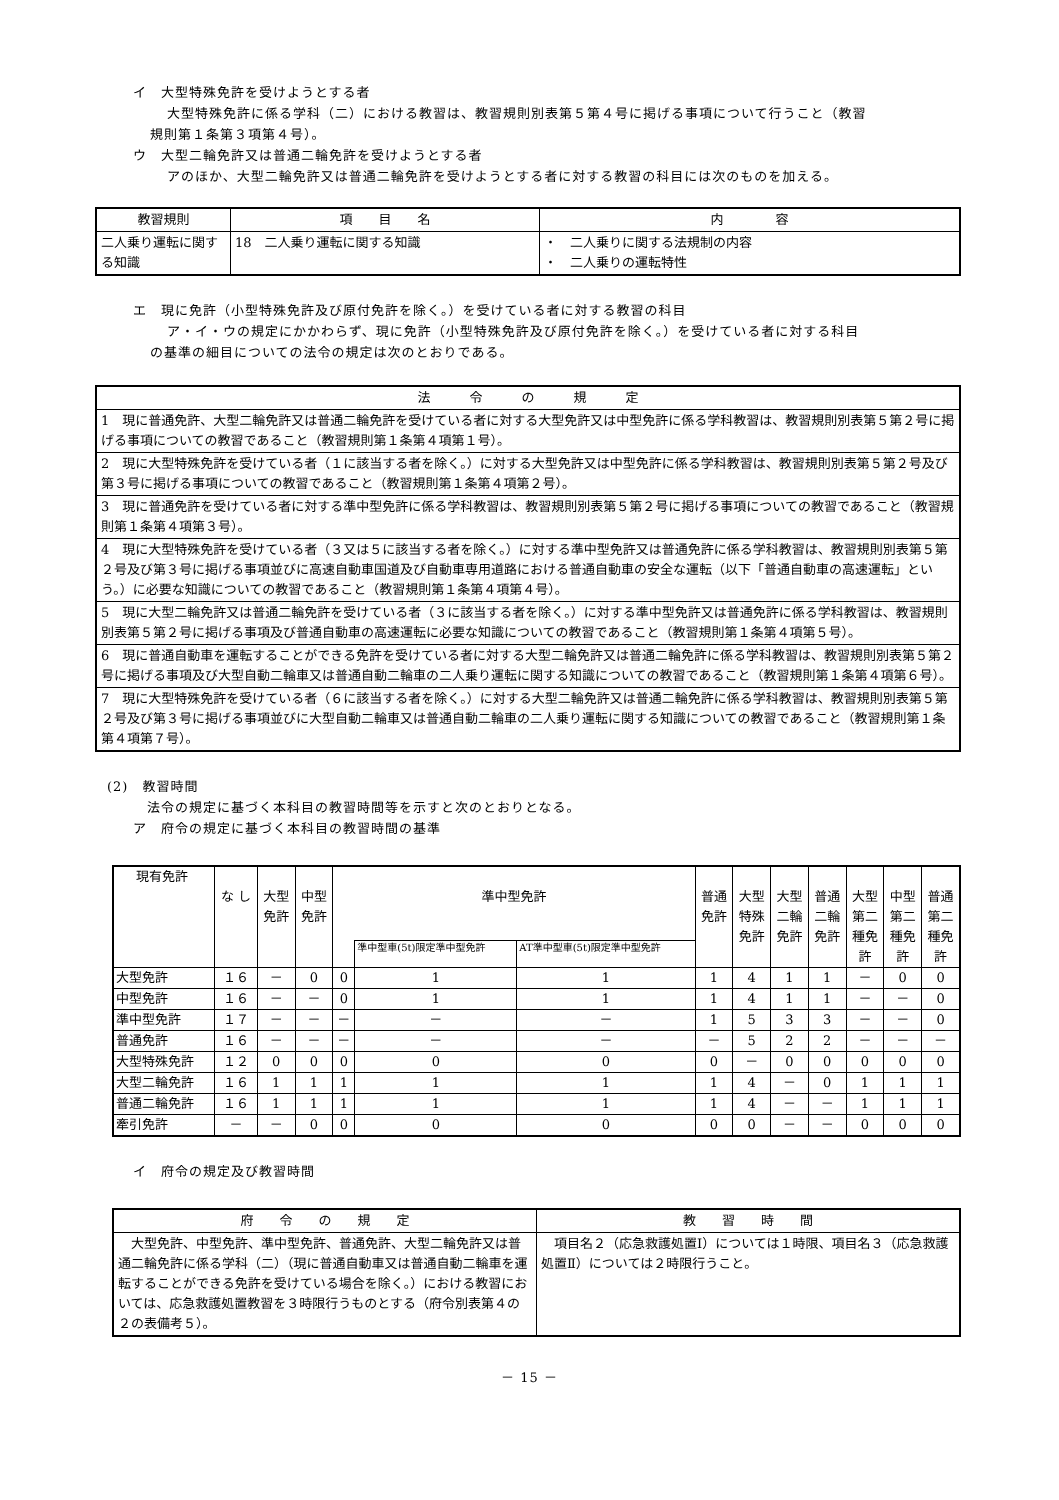イ　大型特殊免許を受けようとする者
大型特殊免許に係る学科（二）における教習は、教習規則別表第５第４号に掲げる事項について行うこと（教習
規則第１条第３項第４号）。
ウ　大型二輪免許又は普通二輪免許を受けようとする者
アのほか、大型二輪免許又は普通二輪免許を受けようとする者に対する教習の科目には次のものを加える。
| 教習規則 | 項 目 名 | 内 容 |
| 二人乗り運転に関する知識 | 18 二人乗り運転に関する知識 | ・ 二人乗りに関する法規制の内容 ・ 二人乗りの運転特性 |
エ　現に免許（小型特殊免許及び原付免許を除く。）を受けている者に対する教習の科目
ア・イ・ウの規定にかかわらず、現に免許（小型特殊免許及び原付免許を除く。）を受けている者に対する科目
の基準の細目についての法令の規定は次のとおりである。
| 法 令 の 規 定 |
| 1 現に普通免許、大型二輪免許又は普通二輪免許を受けている者に対する大型免許又は中型免許に係る学科教習は、教習規則別表第５第２号に掲げる事項についての教習であること（教習規則第１条第４項第１号）。 |
| 2 現に大型特殊免許を受けている者（１に該当する者を除く。）に対する大型免許又は中型免許に係る学科教習は、教習規則別表第５第２号及び第３号に掲げる事項についての教習であること（教習規則第１条第４項第２号）。 |
| 3 現に普通免許を受けている者に対する準中型免許に係る学科教習は、教習規則別表第５第２号に掲げる事項についての教習であること（教習規則第１条第４項第３号）。 |
| 4 現に大型特殊免許を受けている者（３又は５に該当する者を除く。）に対する準中型免許又は普通免許に係る学科教習は、教習規則別表第５第２号及び第３号に掲げる事項並びに高速自動車国道及び自動車専用道路における普通自動車の安全な運転（以下「普通自動車の高速運転」という。）に必要な知識についての教習であること（教習規則第１条第４項第４号）。 |
| 5 現に大型二輪免許又は普通二輪免許を受けている者（３に該当する者を除く。）に対する準中型免許又は普通免許に係る学科教習は、教習規則別表第５第２号に掲げる事項及び普通自動車の高速運転に必要な知識についての教習であること（教習規則第１条第４項第５号）。 |
| 6 現に普通自動車を運転することができる免許を受けている者に対する大型二輪免許又は普通二輪免許に係る学科教習は、教習規則別表第５第２号に掲げる事項及び大型自動二輪車又は普通自動二輪車の二人乗り運転に関する知識についての教習であること（教習規則第１条第４項第６号）。 |
| 7 現に大型特殊免許を受けている者（６に該当する者を除く。）に対する大型二輪免許又は普通二輪免許に係る学科教習は、教習規則別表第５第２号及び第３号に掲げる事項並びに大型自動二輪車又は普通自動二輪車の二人乗り運転に関する知識についての教習であること（教習規則第１条第４項第７号）。 |
(2)　教習時間
法令の規定に基づく本科目の教習時間等を示すと次のとおりとなる。
ア　府令の規定に基づく本科目の教習時間の基準
| 現有免許 | な し | 大型 免許 | 中型 免許 | 準中型免許 | | | 普通 免許 | 大型 特殊 免許 | 大型 二輪 免許 | 普通 二輪 免許 | 大型 第二 種免 許 | 中型 第二 種免 許 | 普通 第二 種免 許 |
| | | | | | 準中型車(5t)限定準中型免許 | AT準中型車(5t)限定準中型免許 | | | | | | | |
| 大型免許 | １６ | － | 0 | 0 | 1 | 1 | 1 | 4 | 1 | 1 | － | 0 | 0 |
| 中型免許 | １６ | － | － | 0 | 1 | 1 | 1 | 4 | 1 | 1 | － | － | 0 |
| 準中型免許 | １７ | － | － | － | － | － | 1 | 5 | 3 | 3 | － | － | 0 |
| 普通免許 | １６ | － | － | － | － | － | － | 5 | 2 | 2 | － | － | － |
| 大型特殊免許 | １２ | 0 | 0 | 0 | 0 | 0 | 0 | － | 0 | 0 | 0 | 0 | 0 |
| 大型二輪免許 | １６ | 1 | 1 | 1 | 1 | 1 | 1 | 4 | － | 0 | 1 | 1 | 1 |
| 普通二輪免許 | １６ | 1 | 1 | 1 | 1 | 1 | 1 | 4 | － | － | 1 | 1 | 1 |
| 牽引免許 | － | － | 0 | 0 | 0 | 0 | 0 | 0 | － | － | 0 | 0 | 0 |
イ　府令の規定及び教習時間
| 府 令 の 規 定 | 教 習 時 間 |
| 大型免許、中型免許、準中型免許、普通免許、大型二輪免許又は普通二輪免許に係る学科（二）（現に普通自動車又は普通自動二輪車を運転することができる免許を受けている場合を除く。）における教習においては、応急救護処置教習を３時限行うものとする（府令別表第４の２の表備考５）。 | 項目名２（応急救護処置Ⅰ）については１時限、項目名３（応急救護処置Ⅱ）については２時限行うこと。 |
－ 15 －